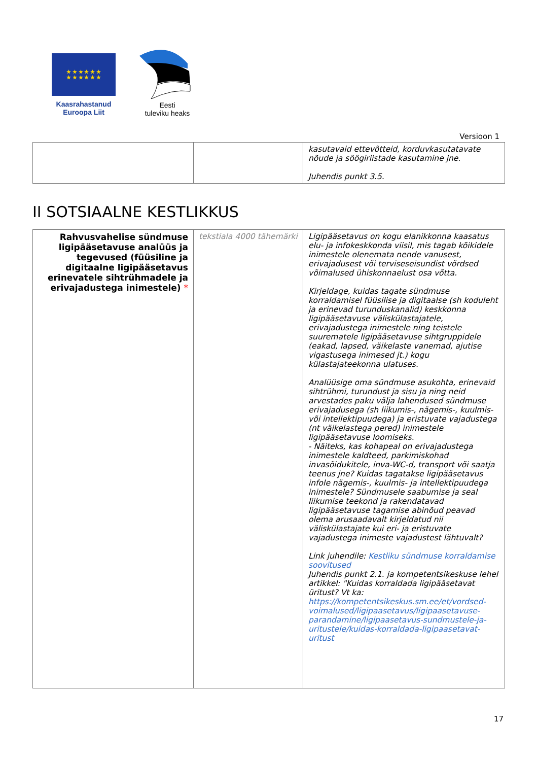★ ★ ★ ★ ★ ★
★ ★ ★ ★ ★ ★
Kaasrahastanud
Euroopa Liit
Eesti
tuleviku heaks
Versioon 1
| | | kasutavaid ettevõtteid, korduvkasutatavate nõude ja söögiriistade kasutamine jne. Juhendis punkt 3.5. |
II SOTSIAALNE KESTLIKKUS
| Rahvusvahelise sündmuse ligipääsetavuse analüüs ja tegevused (füüsiline ja digitaalne ligipääsetavus erinevatele sihtrühmadele ja erivajadustega inimestele) * | tekstiala 4000 tähemärki | Ligipääsetavus on kogu elanikkonna kaasatus elu- ja infokeskkonda viisil, mis tagab kõikidele inimestele olenemata nende vanusest, erivajadusest või terviseseisundist võrdsed võimalused ühiskonnaelust osa võtta. Kirjeldage, kuidas tagate sündmuse korraldamisel füüsilise ja digitaalse (sh koduleht ja erinevad turunduskanalid) keskkonna ligipääsetavuse väliskülastajatele, erivajadustega inimestele ning teistele suurematele ligipääsetavuse sihtgruppidele (eakad, lapsed, väikelaste vanemad, ajutise vigastusega inimesed jt.) kogu külastajateekonna ulatuses. Analüüsige oma sündmuse asukohta, erinevaid sihtrühmi, turundust ja sisu ja ning neid arvestades paku välja lahendused sündmuse erivajadusega (sh liikumis-, nägemis-, kuulmis- või intellektipuudega) ja eristuvate vajadustega (nt väikelastega pered) inimestele ligipääsetavuse loomiseks. - Näiteks, kas kohapeal on erivajadustega inimestele kaldteed, parkimiskohad invasõidukitele, inva-WC-d, transport või saatja teenus jne? Kuidas tagatakse ligipääsetavus infole nägemis-, kuulmis- ja intellektipuudega inimestele? Sündmusele saabumise ja seal liikumise teekond ja rakendatavad ligipääsetavuse tagamise abinõud peavad olema arusaadavalt kirjeldatud nii väliskülastajate kui eri- ja eristuvate vajadustega inimeste vajadustest lähtuvalt? Link juhendile: Kestliku sündmuse korraldamise soovitused Juhendis punkt 2.1. ja kompetentsikeskuse lehel artikkel: "Kuidas korraldada ligipääsetavat üritust? Vt ka: https://kompetentsikeskus.sm.ee/et/vordsed-voimalused/ligipaasetavus/ligipaasetavuse-parandamine/ligipaasetavus-sundmustele-ja-uritustele/kuidas-korraldada-ligipaasetavat-uritust |
17